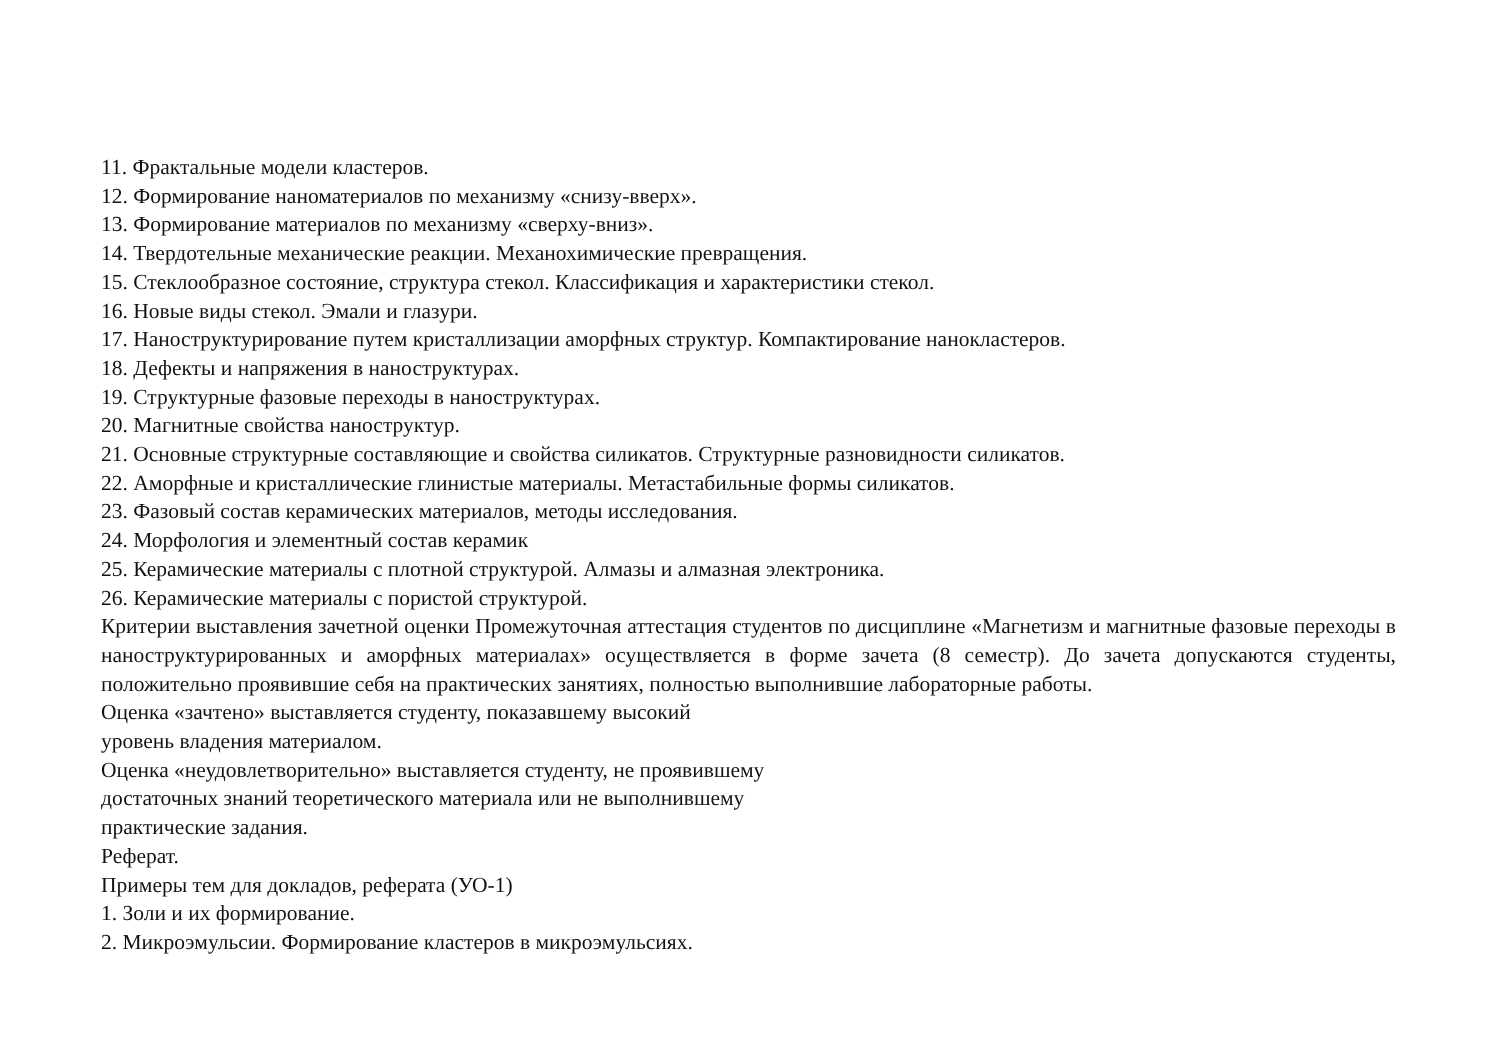11. Фрактальные модели кластеров.
12. Формирование наноматериалов по механизму «снизу-вверх».
13. Формирование материалов по механизму «сверху-вниз».
14. Твердотельные механические реакции. Механохимические превращения.
15. Стеклообразное состояние, структура стекол. Классификация и характеристики стекол.
16. Новые виды стекол. Эмали и глазури.
17. Наноструктурирование путем кристаллизации аморфных структур. Компактирование нанокластеров.
18. Дефекты и напряжения в наноструктурах.
19. Структурные фазовые переходы в наноструктурах.
20. Магнитные свойства наноструктур.
21. Основные структурные составляющие и свойства силикатов. Структурные разновидности силикатов.
22. Аморфные и кристаллические глинистые материалы. Метастабильные формы силикатов.
23. Фазовый состав керамических материалов, методы исследования.
24. Морфология и элементный состав керамик
25. Керамические материалы с плотной структурой. Алмазы и алмазная электроника.
26. Керамические материалы с пористой структурой.
Критерии выставления зачетной оценки Промежуточная аттестация студентов по дисциплине «Магнетизм и магнитные фазовые переходы в наноструктурированных и аморфных материалах» осуществляется в форме зачета (8 семестр). До зачета допускаются студенты, положительно проявившие себя на практических занятиях, полностью выполнившие лабораторные работы.
Оценка «зачтено» выставляется студенту, показавшему высокий
уровень владения материалом.
Оценка «неудовлетворительно» выставляется студенту, не проявившему
достаточных знаний теоретического материала или не выполнившему
практические задания.
Реферат.
Примеры тем для докладов, реферата (УО-1)
1. Золи и их формирование.
2. Микроэмульсии. Формирование кластеров в микроэмульсиях.